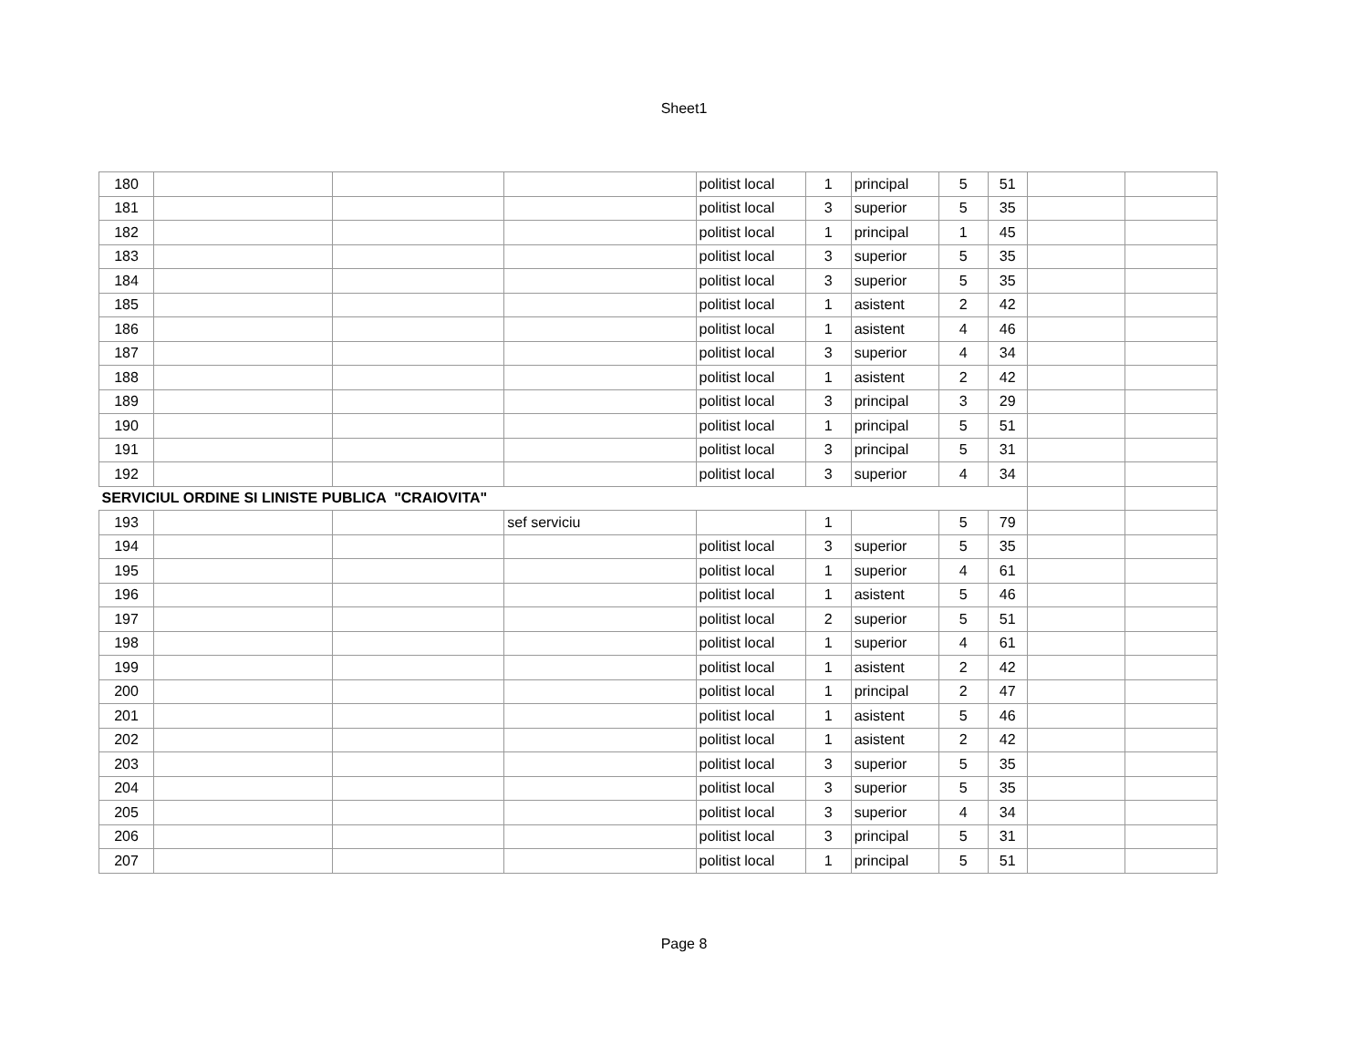Sheet1
| 180 | | | | politist local | 1 | principal | 5 | 51 | | |
| 181 | | | | politist local | 3 | superior | 5 | 35 | | |
| 182 | | | | politist local | 1 | principal | 1 | 45 | | |
| 183 | | | | politist local | 3 | superior | 5 | 35 | | |
| 184 | | | | politist local | 3 | superior | 5 | 35 | | |
| 185 | | | | politist local | 1 | asistent | 2 | 42 | | |
| 186 | | | | politist local | 1 | asistent | 4 | 46 | | |
| 187 | | | | politist local | 3 | superior | 4 | 34 | | |
| 188 | | | | politist local | 1 | asistent | 2 | 42 | | |
| 189 | | | | politist local | 3 | principal | 3 | 29 | | |
| 190 | | | | politist local | 1 | principal | 5 | 51 | | |
| 191 | | | | politist local | 3 | principal | 5 | 31 | | |
| 192 | | | | politist local | 3 | superior | 4 | 34 | | |
| SERVICIUL ORDINE SI LINISTE PUBLICA "CRAIOVITA" | | | | | | | | | | |
| 193 | | | sef serviciu | | 1 | | 5 | 79 | | |
| 194 | | | | politist local | 3 | superior | 5 | 35 | | |
| 195 | | | | politist local | 1 | superior | 4 | 61 | | |
| 196 | | | | politist local | 1 | asistent | 5 | 46 | | |
| 197 | | | | politist local | 2 | superior | 5 | 51 | | |
| 198 | | | | politist local | 1 | superior | 4 | 61 | | |
| 199 | | | | politist local | 1 | asistent | 2 | 42 | | |
| 200 | | | | politist local | 1 | principal | 2 | 47 | | |
| 201 | | | | politist local | 1 | asistent | 5 | 46 | | |
| 202 | | | | politist local | 1 | asistent | 2 | 42 | | |
| 203 | | | | politist local | 3 | superior | 5 | 35 | | |
| 204 | | | | politist local | 3 | superior | 5 | 35 | | |
| 205 | | | | politist local | 3 | superior | 4 | 34 | | |
| 206 | | | | politist local | 3 | principal | 5 | 31 | | |
| 207 | | | | politist local | 1 | principal | 5 | 51 | | |
Page 8